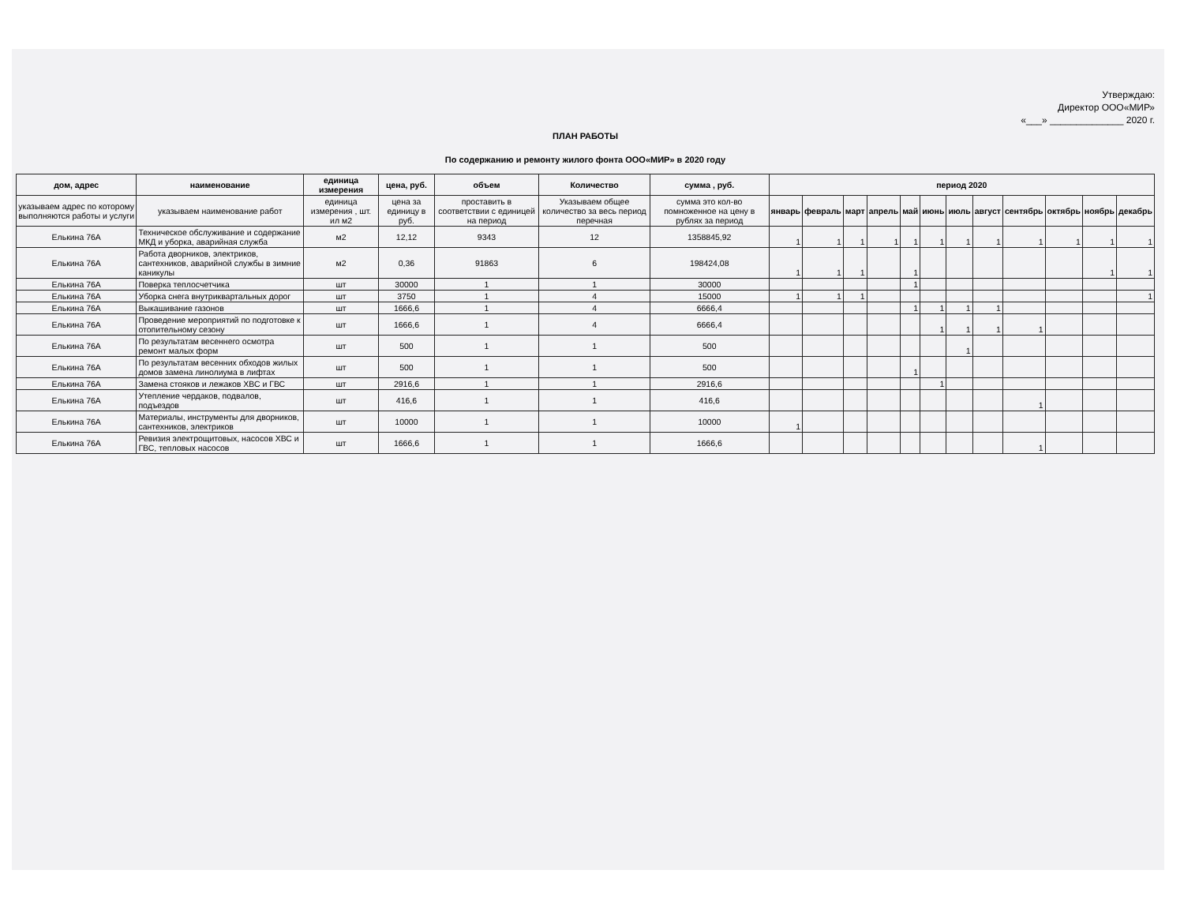Утверждаю:
Директор ООО«МИР»
«___» ______________ 2020 г.
ПЛАН РАБОТЫ
По содержанию и ремонту жилого фонта ООО«МИР» в 2020 году
| дом, адрес | наименование | единица измерения | цена, руб. | объем | Количество | сумма , руб. | период 2020 | | | | | | | | | | | |
| --- | --- | --- | --- | --- | --- | --- | --- | --- | --- | --- | --- | --- | --- | --- | --- | --- | --- | --- |
| указываем адрес по которому выполняются работы и услуги | указываем наименование работ | единица измерения , шт. ил м2 | цена за единицу в руб. | проставить в соответствии с единицей на период | Указываем общее количество за весь период перечная | сумма это кол-во помноженное на цену в рублях за период | январь | февраль | март | апрель | май | июнь | июль | август | сентябрь | октябрь | ноябрь | декабрь |
| Елькина 76А | Техническое обслуживание и содержание МКД и уборка, аварийная служба | м2 | 12,12 | 9343 | 12 | 1358845,92 | 1 | 1 | 1 | 1 | 1 | 1 | 1 | 1 | 1 | 1 | 1 | 1 |
| Елькина 76А | Работа дворников, электриков, сантехников, аварийной службы в зимние каникулы | м2 | 0,36 | 91863 | 6 | 198424,08 | 1 | 1 | 1 | | 1 | | | | | | 1 | 1 |
| Елькина 76А | Поверка теплосчетчика | шт | 30000 | 1 | 1 | 30000 | | | | | 1 | | | | | | | |
| Елькина 76А | Уборка снега внутриквартальных дорог | шт | 3750 | 1 | 4 | 15000 | 1 | 1 | 1 | | | | | | | | | 1 |
| Елькина 76А | Выкашивание газонов | шт | 1666,6 | 1 | 4 | 6666,4 | | | | | 1 | 1 | 1 | 1 | | | | |
| Елькина 76А | Проведение мероприятий по подготовке к отопительному сезону | шт | 1666,6 | 1 | 4 | 6666,4 | | | | | | 1 | 1 | 1 | 1 | | | |
| Елькина 76А | По результатам весеннего осмотра ремонт малых форм | шт | 500 | 1 | 1 | 500 | | | | | | | 1 | | | | | |
| Елькина 76А | По результатам весенних обходов жилых домов замена линолиума в лифтах | шт | 500 | 1 | 1 | 500 | | | | | 1 | | | | | | | |
| Елькина 76А | Замена стояков и лежаков ХВС и ГВС | шт | 2916,6 | 1 | 1 | 2916,6 | | | | | | 1 | | | | | | |
| Елькина 76А | Утепление чердаков, подвалов, подъездов | шт | 416,6 | 1 | 1 | 416,6 | | | | | | | | | 1 | | | |
| Елькина 76А | Материалы, инструменты для дворников, сантехников, электриков | шт | 10000 | 1 | 1 | 10000 | 1 | | | | | | | | | | | |
| Елькина 76А | Ревизия электрощитовых, насосов ХВС и ГВС, тепловых насосов | шт | 1666,6 | 1 | 1 | 1666,6 | | | | | | | | | 1 | | | |